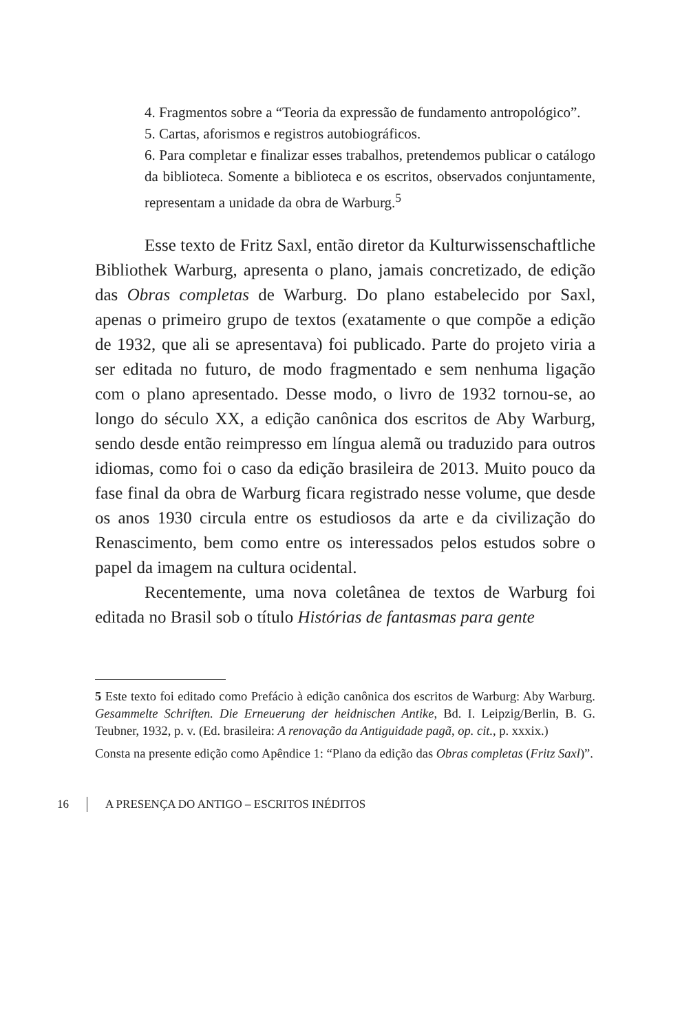4. Fragmentos sobre a “Teoria da expressão de fundamento antropológico”.
5. Cartas, aforismos e registros autobiográficos.
6. Para completar e finalizar esses trabalhos, pretendemos publicar o catálogo da biblioteca. Somente a biblioteca e os escritos, observados conjuntamente, representam a unidade da obra de Warburg.<sup>5</sup>
Esse texto de Fritz Saxl, então diretor da Kulturwissenschaftliche Bibliothek Warburg, apresenta o plano, jamais concretizado, de edição das Obras completas de Warburg. Do plano estabelecido por Saxl, apenas o primeiro grupo de textos (exatamente o que compõe a edição de 1932, que ali se apresentava) foi publicado. Parte do projeto viria a ser editada no futuro, de modo fragmentado e sem nenhuma ligação com o plano apresentado. Desse modo, o livro de 1932 tornou-se, ao longo do século XX, a edição canônica dos escritos de Aby Warburg, sendo desde então reimpresso em língua alemã ou traduzido para outros idiomas, como foi o caso da edição brasileira de 2013. Muito pouco da fase final da obra de Warburg ficara registrado nesse volume, que desde os anos 1930 circula entre os estudiosos da arte e da civilização do Renascimento, bem como entre os interessados pelos estudos sobre o papel da imagem na cultura ocidental.
Recentemente, uma nova coletânea de textos de Warburg foi editada no Brasil sob o título Histórias de fantasmas para gente
5 Este texto foi editado como Prefácio à edição canônica dos escritos de Warburg: Aby Warburg. Gesammelte Schriften. Die Erneuerung der heidnischen Antike, Bd. I. Leipzig/Berlin, B. G. Teubner, 1932, p. v. (Ed. brasileira: A renovação da Antiguidade pagã, op. cit., p. xxxix.)
Consta na presente edição como Apêndice 1: “Plano da edição das Obras completas (Fritz Saxl)”.
16 A PRESENÇA DO ANTIGO – ESCRITOS INÉDITOS